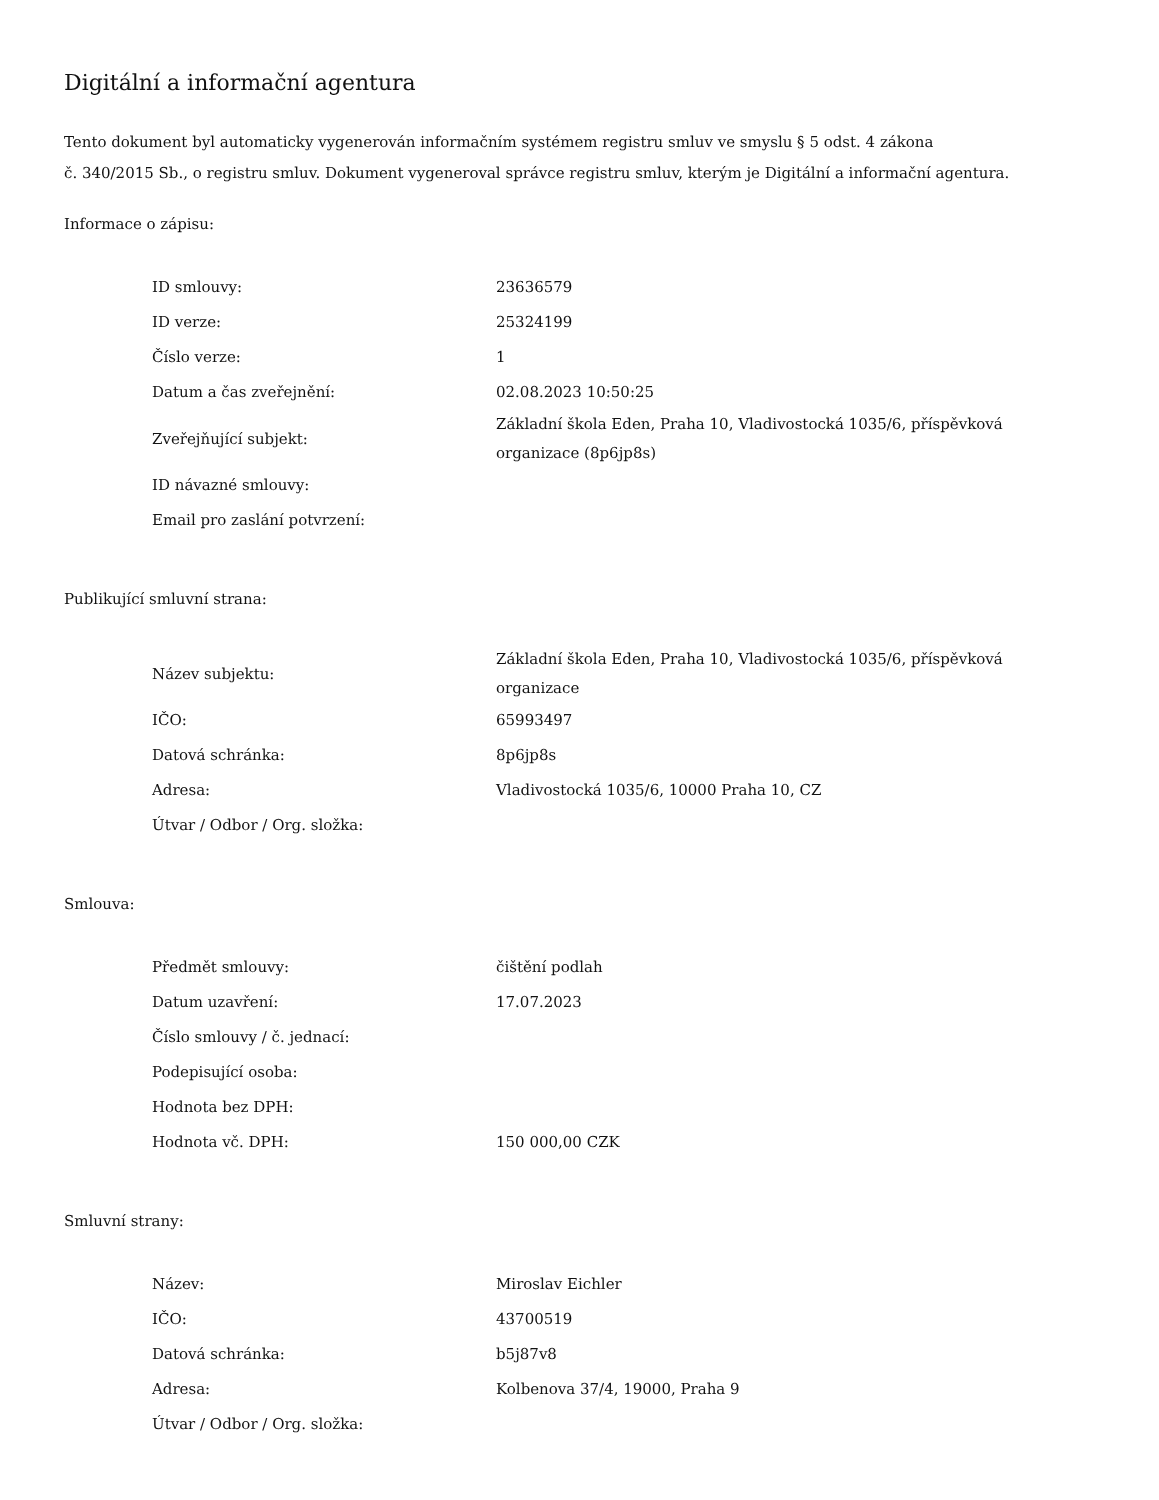Digitální a informační agentura
Tento dokument byl automaticky vygenerován informačním systémem registru smluv ve smyslu § 5 odst. 4 zákona
č. 340/2015 Sb., o registru smluv. Dokument vygeneroval správce registru smluv, kterým je Digitální a informační agentura.
Informace o zápisu:
| ID smlouvy: | 23636579 |
| ID verze: | 25324199 |
| Číslo verze: | 1 |
| Datum a čas zveřejnění: | 02.08.2023 10:50:25 |
| Zveřejňující subjekt: | Základní škola Eden, Praha 10, Vladivostocká 1035/6, příspěvková organizace (8p6jp8s) |
| ID návazné smlouvy: | |
| Email pro zaslání potvrzení: | |
Publikující smluvní strana:
| Název subjektu: | Základní škola Eden, Praha 10, Vladivostocká 1035/6, příspěvková organizace |
| IČO: | 65993497 |
| Datová schránka: | 8p6jp8s |
| Adresa: | Vladivostocká 1035/6, 10000 Praha 10, CZ |
| Útvar / Odbor / Org. složka: | |
Smlouva:
| Předmět smlouvy: | čištění podlah |
| Datum uzavření: | 17.07.2023 |
| Číslo smlouvy / č. jednací: | |
| Podepisující osoba: | |
| Hodnota bez DPH: | |
| Hodnota vč. DPH: | 150 000,00 CZK |
Smluvní strany:
| Název: | Miroslav Eichler |
| IČO: | 43700519 |
| Datová schránka: | b5j87v8 |
| Adresa: | Kolbenova 37/4, 19000, Praha 9 |
| Útvar / Odbor / Org. složka: | |